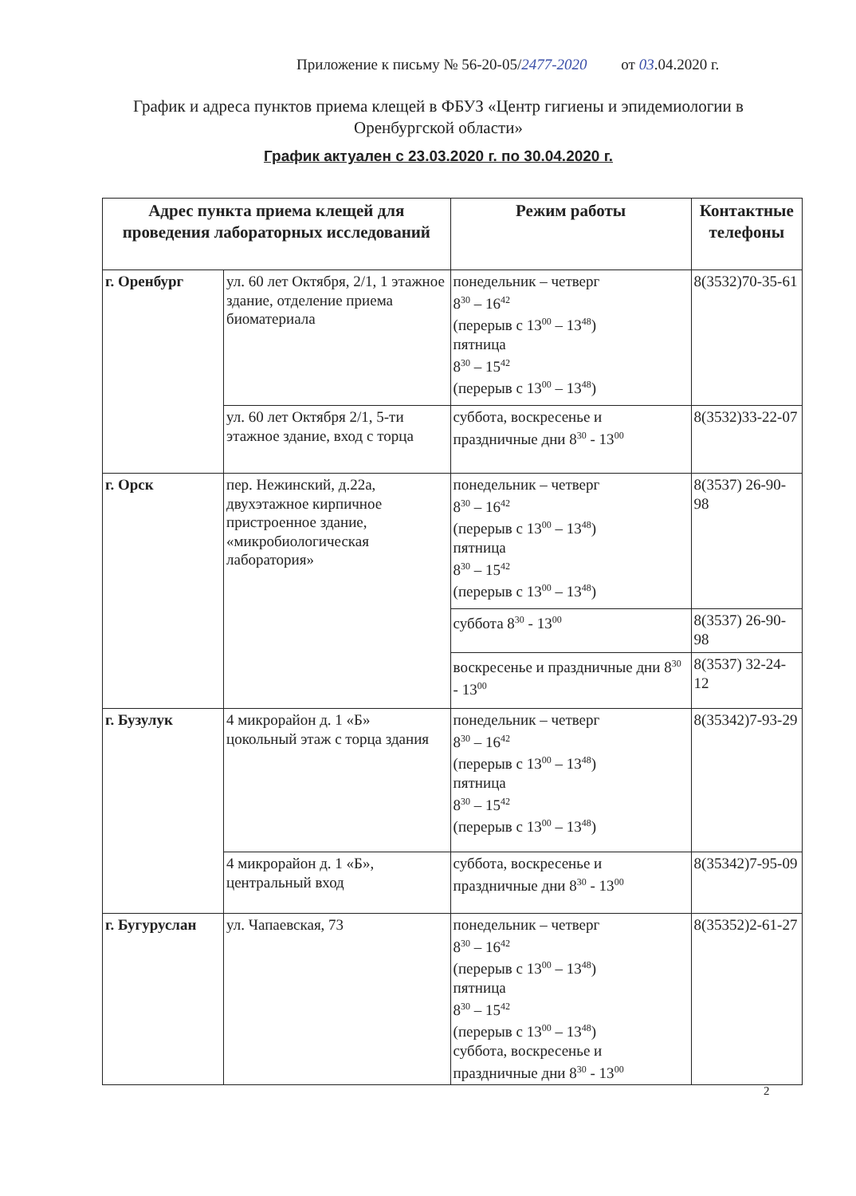Приложение к письму № 56-20-05/2477-2020 от 03.04.2020 г.
График и адреса пунктов приема клещей в ФБУЗ «Центр гигиены и эпидемиологии в Оренбургской области»
График актуален с 23.03.2020 г. по 30.04.2020 г.
| Адрес пункта приема клещей для проведения лабораторных исследований | | Режим работы | Контактные телефоны |
| --- | --- | --- | --- |
| г. Оренбург | ул. 60 лет Октября, 2/1, 1 этажное здание, отделение приема биоматериала | понедельник – четверг 8<sup>30</sup> – 16<sup>42</sup> (перерыв с 13<sup>00</sup> – 13<sup>48</sup>) пятница 8<sup>30</sup> – 15<sup>42</sup> (перерыв с 13<sup>00</sup> – 13<sup>48</sup>) | 8(3532)70-35-61 |
| | ул. 60 лет Октября 2/1, 5-ти этажное здание, вход с торца | суббота, воскресенье и праздничные дни 8<sup>30</sup> - 13<sup>00</sup> | 8(3532)33-22-07 |
| г. Орск | пер. Нежинский, д.22а, двухэтажное кирпичное пристроенное здание, «микробиологическая лаборатория» | понедельник – четверг 8<sup>30</sup> – 16<sup>42</sup> (перерыв с 13<sup>00</sup> – 13<sup>48</sup>) пятница 8<sup>30</sup> – 15<sup>42</sup> (перерыв с 13<sup>00</sup> – 13<sup>48</sup>) | 8(3537) 26-90-98 |
| | | суббота 8<sup>30</sup> - 13<sup>00</sup> | 8(3537) 26-90-98 |
| | | воскресенье и праздничные дни 8<sup>30</sup> - 13<sup>00</sup> | 8(3537) 32-24-12 |
| г. Бузулук | 4 микрорайон д. 1 «Б» цокольный этаж с торца здания | понедельник – четверг 8<sup>30</sup> – 16<sup>42</sup> (перерыв с 13<sup>00</sup> – 13<sup>48</sup>) пятница 8<sup>30</sup> – 15<sup>42</sup> (перерыв с 13<sup>00</sup> – 13<sup>48</sup>) | 8(35342)7-93-29 |
| | 4 микрорайон д. 1 «Б», центральный вход | суббота, воскресенье и праздничные дни 8<sup>30</sup> - 13<sup>00</sup> | 8(35342)7-95-09 |
| г. Бугуруслан | ул. Чапаевская, 73 | понедельник – четверг 8<sup>30</sup> – 16<sup>42</sup> (перерыв с 13<sup>00</sup> – 13<sup>48</sup>) пятница 8<sup>30</sup> – 15<sup>42</sup> (перерыв с 13<sup>00</sup> – 13<sup>48</sup>) суббота, воскресенье и праздничные дни 8<sup>30</sup> - 13<sup>00</sup> | 8(35352)2-61-27 |
2